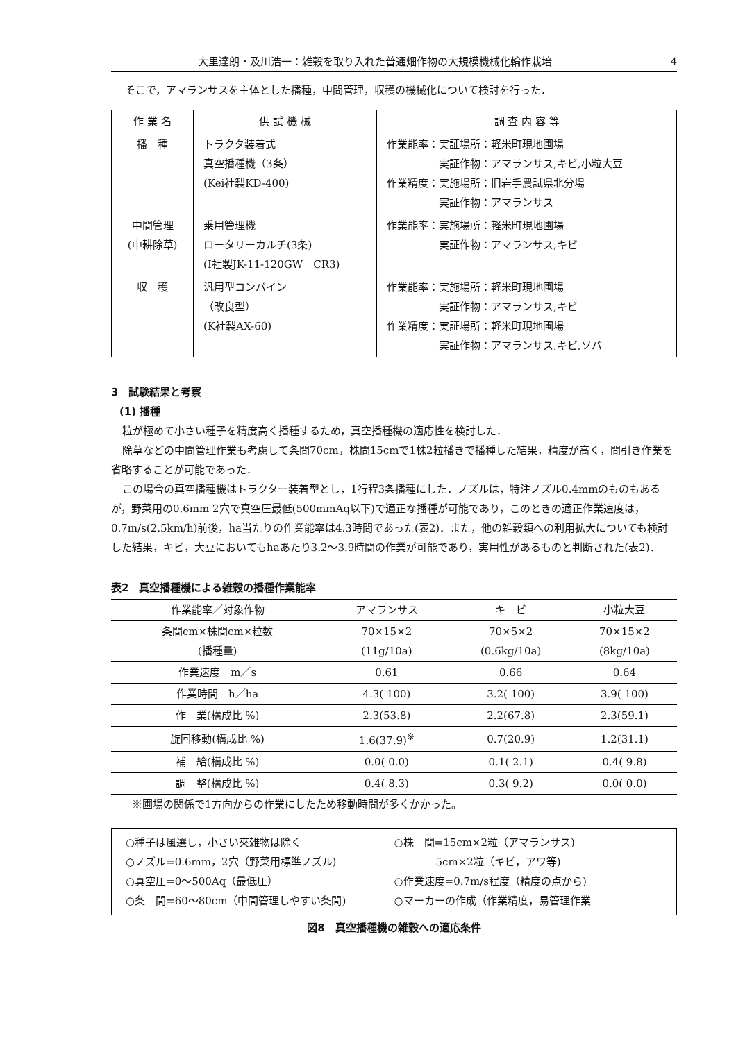大里達朗・及川浩一：雑穀を取り入れた普通畑作物の大規模機械化輪作栽培 4
そこで，アマランサスを主体とした播種，中間管理，収穫の機械化について検討を行った．
| 作 業 名 | 供 試 機 械 | 調 査 内 容 等 |
| --- | --- | --- |
| 播 種 | トラクタ装着式 真空播種機（3条） (Kei社製KD-400) | 作業能率：実証場所：軽米町現地圃場 実証作物：アマランサス,キビ,小粒大豆 作業精度：実施場所：旧岩手農試県北分場 実証作物：アマランサス |
| 中間管理 (中耕除草) | 乗用管理機 ロータリーカルチ(3条) (I社製JK-11-120GW＋CR3) | 作業能率：実施場所：軽米町現地圃場 実証作物：アマランサス,キビ |
| 収 穫 | 汎用型コンバイン （改良型） (K社製AX-60) | 作業能率：実施場所：軽米町現地圃場 実証作物：アマランサス,キビ 作業精度：実証場所：軽米町現地圃場 実証作物：アマランサス,キビ,ソバ |
3　試験結果と考察
(1) 播種
粒が極めて小さい種子を精度高く播種するため，真空播種機の適応性を検討した．
除草などの中間管理作業も考慮して条間70cm，株間15cmで1株2粒播きで播種した結果，精度が高く，間引き作業を省略することが可能であった．
この場合の真空播種機はトラクター装着型とし，1行程3条播種にした．ノズルは，特注ノズル0.4mmのものもあるが，野菜用の0.6mm 2穴で真空圧最低(500mmAq以下)で適正な播種が可能であり，このときの適正作業速度は，0.7m/s(2.5km/h)前後，ha当たりの作業能率は4.3時間であった(表2)．また，他の雑穀類への利用拡大についても検討した結果，キビ，大豆においてもhaあたり3.2〜3.9時間の作業が可能であり，実用性があるものと判断された(表2)．
表2　真空播種機による雑穀の播種作業能率
| 作業能率／対象作物 | アマランサス | キ ビ | 小粒大豆 |
| --- | --- | --- | --- |
| 条間cm×株間cm×粒数 (播種量) | 70×15×2 (11g/10a) | 70×5×2 (0.6kg/10a) | 70×15×2 (8kg/10a) |
| 作業速度 m／s | 0.61 | 0.66 | 0.64 |
| 作業時間 h／ha | 4.3( 100) | 3.2( 100) | 3.9( 100) |
| 作 業(構成比 %) | 2.3(53.8) | 2.2(67.8) | 2.3(59.1) |
| 旋回移動(構成比 %) | 1.6(37.9)<sup>※</sup> | 0.7(20.9) | 1.2(31.1) |
| 補 給(構成比 %) | 0.0( 0.0) | 0.1( 2.1) | 0.4( 9.8) |
| 調 整(構成比 %) | 0.4( 8.3) | 0.3( 9.2) | 0.0( 0.0) |
※圃場の関係で1方向からの作業にしたため移動時間が多くかかった。
○種子は風選し，小さい夾雑物は除く
○ノズル=0.6mm，2穴（野菜用標準ノズル)
○真空圧=0〜500Aq（最低圧）
○条　間=60〜80cm（中間管理しやすい条間)
○株　間=15cm×2粒（アマランサス)
　　　　5cm×2粒（キビ，アワ等)
○作業速度=0.7m/s程度（精度の点から)
○マーカーの作成（作業精度，易管理作業
図8　真空播種機の雑穀への適応条件